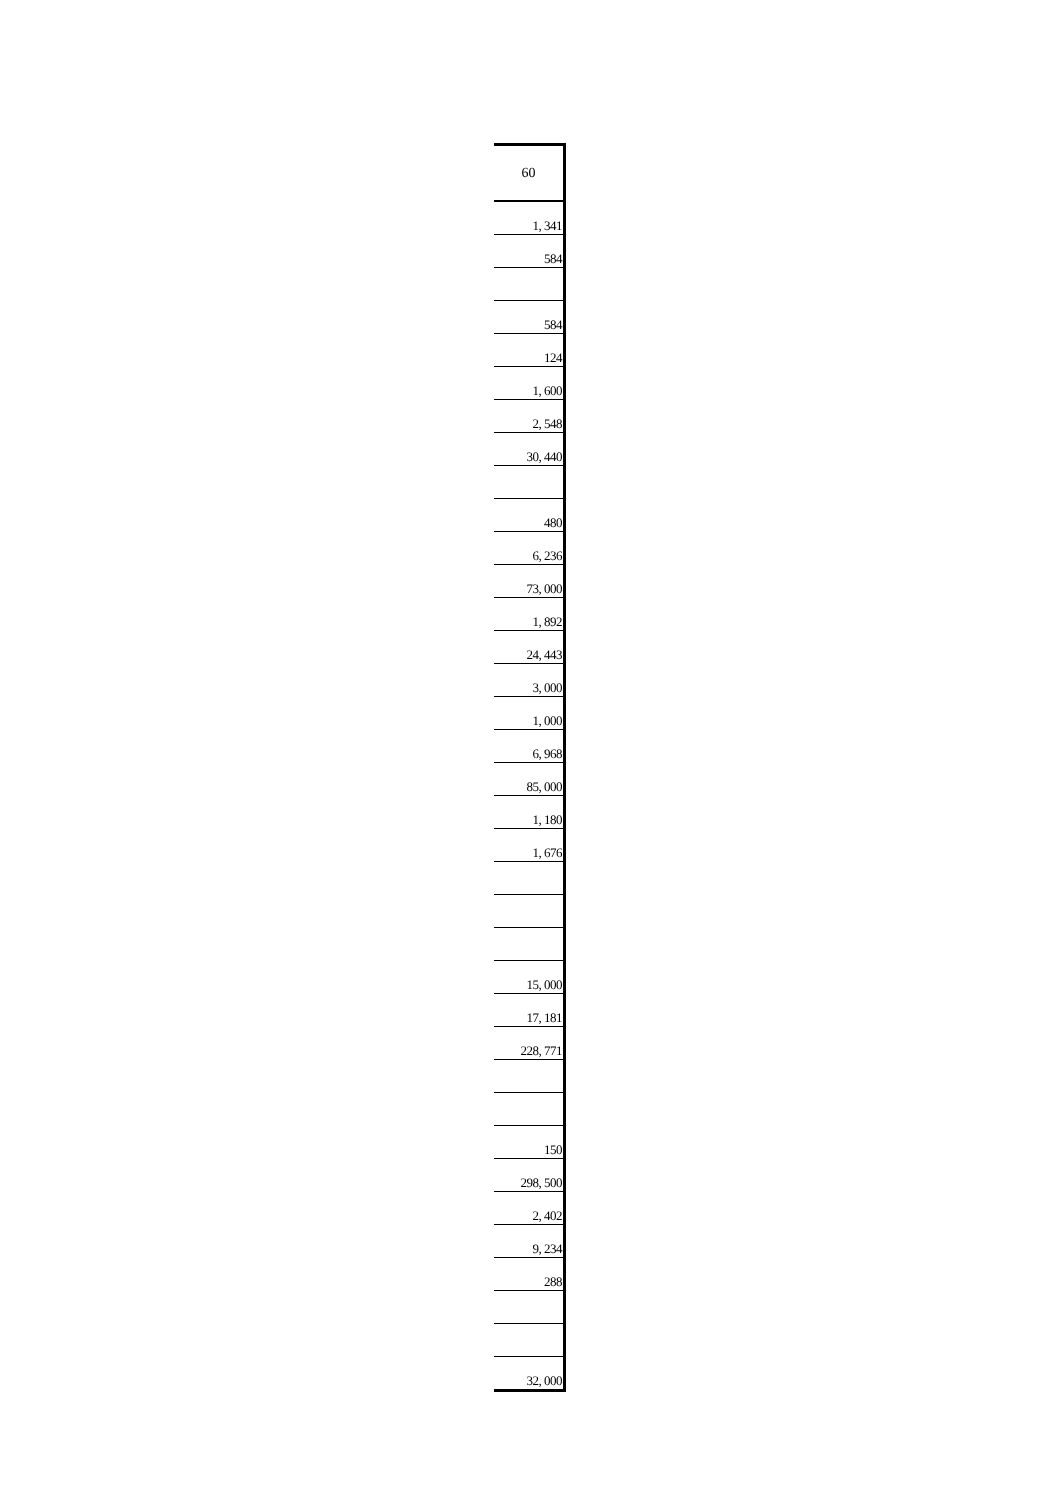| 60 |
| --- |
| 1, 341 |
| 584 |
| 584 |
| 124 |
| 1, 600 |
| 2, 548 |
| 30, 440 |
| 480 |
| 6, 236 |
| 73, 000 |
| 1, 892 |
| 24, 443 |
| 3, 000 |
| 1, 000 |
| 6, 968 |
| 85, 000 |
| 1, 180 |
| 1, 676 |
| 15, 000 |
| 17, 181 |
| 228, 771 |
| 150 |
| 298, 500 |
| 2, 402 |
| 9, 234 |
| 288 |
| 32, 000 |